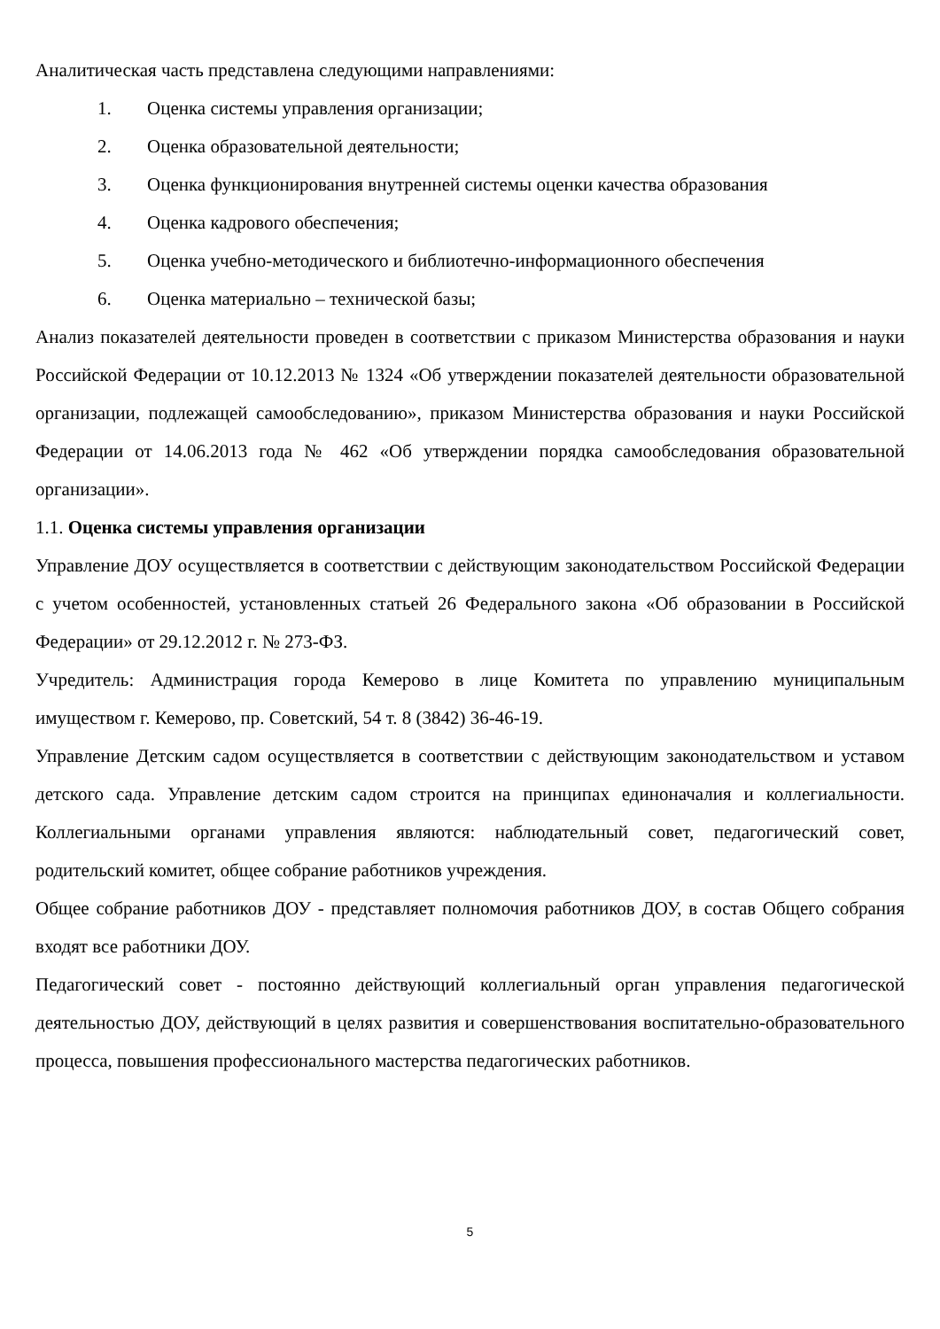Аналитическая часть представлена следующими направлениями:
1. Оценка системы управления организации;
2. Оценка образовательной деятельности;
3. Оценка функционирования внутренней системы оценки качества образования
4. Оценка кадрового обеспечения;
5. Оценка учебно-методического и библиотечно-информационного обеспечения
6. Оценка материально – технической базы;
Анализ показателей деятельности проведен в соответствии с приказом Министерства образования и науки Российской Федерации от 10.12.2013 № 1324 «Об утверждении показателей деятельности образовательной организации, подлежащей самообследованию», приказом Министерства образования и науки Российской Федерации от 14.06.2013 года № 462 «Об утверждении порядка самообследования образовательной организации».
1.1. Оценка системы управления организации
Управление ДОУ осуществляется в соответствии с действующим законодательством Российской Федерации с учетом особенностей, установленных статьей 26 Федерального закона «Об образовании в Российской Федерации» от 29.12.2012 г. № 273-ФЗ.
Учредитель: Администрация города Кемерово в лице Комитета по управлению муниципальным имуществом г. Кемерово, пр. Советский, 54 т. 8 (3842) 36-46-19.
Управление Детским садом осуществляется в соответствии с действующим законодательством и уставом детского сада. Управление детским садом строится на принципах единоначалия и коллегиальности. Коллегиальными органами управления являются: наблюдательный совет, педагогический совет, родительский комитет, общее собрание работников учреждения.
Общее собрание работников ДОУ - представляет полномочия работников ДОУ, в состав Общего собрания входят все работники ДОУ.
Педагогический совет - постоянно действующий коллегиальный орган управления педагогической деятельностью ДОУ, действующий в целях развития и совершенствования воспитательно-образовательного процесса, повышения профессионального мастерства педагогических работников.
5